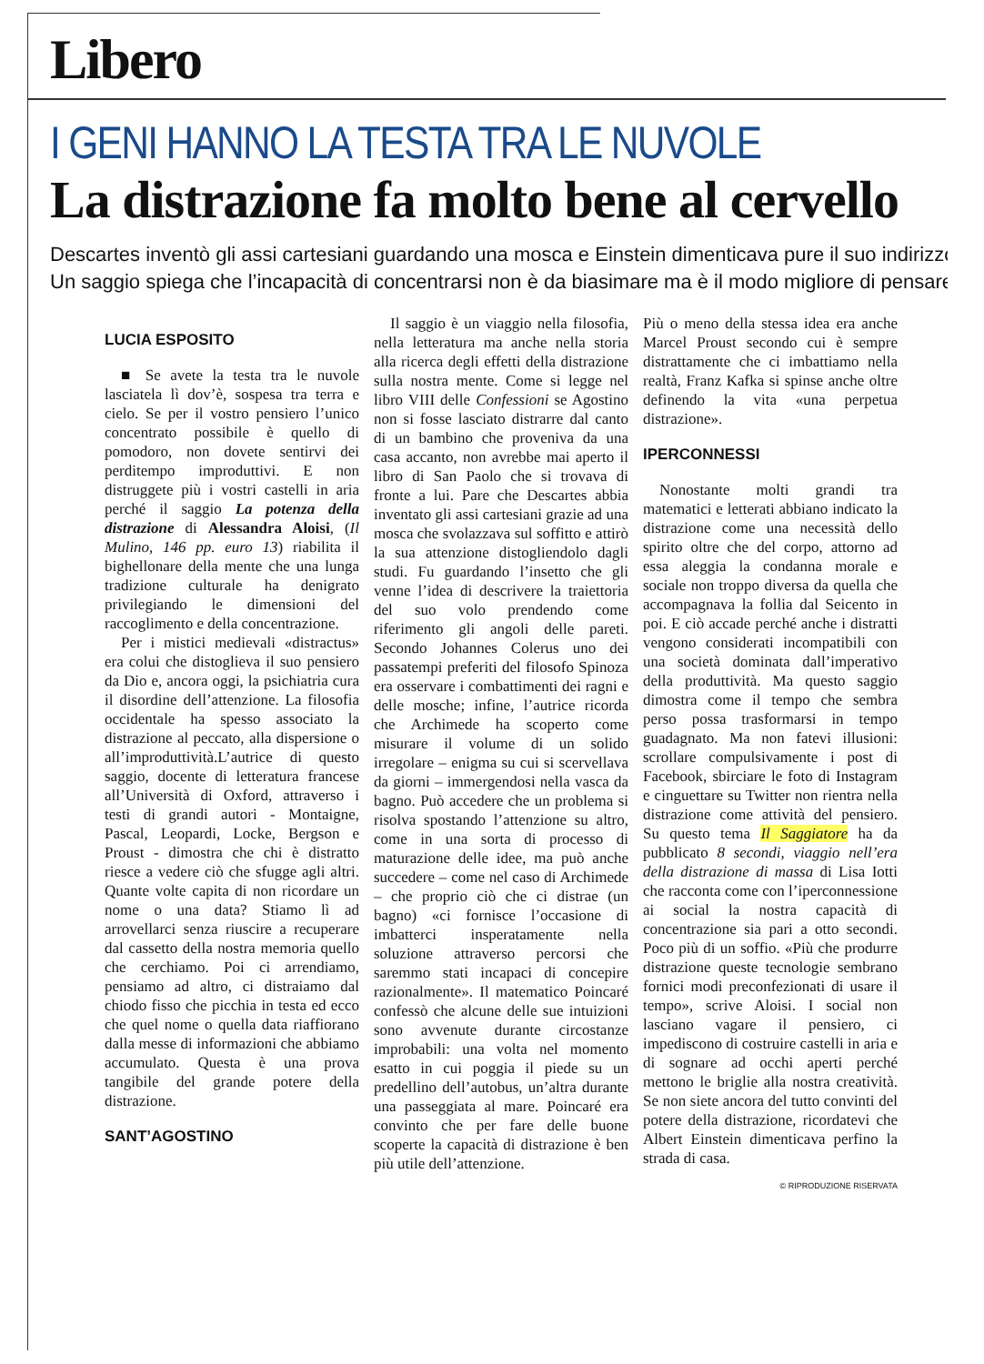Libero
I GENI HANNO LA TESTA TRA LE NUVOLE
La distrazione fa molto bene al cervello
Descartes inventò gli assi cartesiani guardando una mosca e Einstein dimenticava pure il suo indirizzo
Un saggio spiega che l’incapacità di concentrarsi non è da biasimare ma è il modo migliore di pensare
LUCIA ESPOSITO
■ Se avete la testa tra le nuvole lasciatela lì dov’è, sospesa tra terra e cielo. Se per il vostro pensiero l’unico concentrato possibile è quello di pomodoro, non dovete sentirvi dei perditempo improduttivi. E non distruggete più i vostri castelli in aria perché il saggio La potenza della distrazione di Alessandra Aloisi, (Il Mulino, 146 pp. euro 13) riabilita il bighellonare della mente che una lunga tradizione culturale ha denigrato privilegiando le dimensioni del raccoglimento e della concentrazione.
Per i mistici medievali «distractus» era colui che distoglieva il suo pensiero da Dio e, ancora oggi, la psichiatria cura il disordine dell’attenzione. La filosofia occidentale ha spesso associato la distrazione al peccato, alla dispersione o all’improduttività.L’autrice di questo saggio, docente di letteratura francese all’Università di Oxford, attraverso i testi di grandi autori - Montaigne, Pascal, Leopardi, Locke, Bergson e Proust - dimostra che chi è distratto riesce a vedere ciò che sfugge agli altri. Quante volte capita di non ricordare un nome o una data? Stiamo lì ad arrovellarci senza riuscire a recuperare dal cassetto della nostra memoria quello che cerchiamo. Poi ci arrendiamo, pensiamo ad altro, ci distraiamo dal chiodo fisso che picchia in testa ed ecco che quel nome o quella data riaffiorano dalla messe di informazioni che abbiamo accumulato. Questa è una prova tangibile del grande potere della distrazione.
SANT’AGOSTINO
Il saggio è un viaggio nella filosofia, nella letteratura ma anche nella storia alla ricerca degli effetti della distrazione sulla nostra mente. Come si legge nel libro VIII delle Confessioni se Agostino non si fosse lasciato distrarre dal canto di un bambino che proveniva da una casa accanto, non avrebbe mai aperto il libro di San Paolo che si trovava di fronte a lui. Pare che Descartes abbia inventato gli assi cartesiani grazie ad una mosca che svolazzava sul soffitto e attirò la sua attenzione distogliendolo dagli studi. Fu guardando l’insetto che gli venne l’idea di descrivere la traiettoria del suo volo prendendo come riferimento gli angoli delle pareti. Secondo Johannes Colerus uno dei passatempi preferiti del filosofo Spinoza era osservare i combattimenti dei ragni e delle mosche; infine, l’autrice ricorda che Archimede ha scoperto come misurare il volume di un solido irregolare – enigma su cui si scervellava da giorni – immergendosi nella vasca da bagno. Può accedere che un problema si risolva spostando l’attenzione su altro, come in una sorta di processo di maturazione delle idee, ma può anche succedere – come nel caso di Archimede – che proprio ciò che ci distrae (un bagno) «ci fornisce l’occasione di imbatterci inspe­ratamente nella soluzione attraverso percorsi che saremmo stati incapaci di concepire razionalmente». Il matematico Poincaré confessò che alcune delle sue intuizioni sono avvenute durante circostanze improbabili: una volta nel momento esatto in cui poggia il piede su un predellino dell’autobus, un’altra durante una passeggiata al mare. Poincaré era convinto che per fare delle buone scoperte la capacità di distrazione è ben più utile dell’attenzione.
Più o meno della stessa idea era anche Marcel Proust secondo cui è sempre distrattamente che ci imbattiamo nella realtà, Franz Kafka si spinse anche oltre definendo la vita «una perpetua distrazione».
IPERCONNESSI
Nonostante molti grandi tra matematici e letterati abbiano indicato la distrazione come una necessità dello spirito oltre che del corpo, attorno ad essa aleggia la condanna morale e sociale non troppo diversa da quella che accompagnava la follia dal Seicento in poi. E ciò accade perché anche i distratti vengono considerati incompatibili con una società dominata dall’imperativo della produttività. Ma questo saggio dimostra come il tempo che sembra perso possa trasformarsi in tempo guadagnato. Ma non fatevi illusioni: scrollare compulsivamente i post di Facebook, sbirciare le foto di Instagram e cinguettare su Twitter non rientra nella distrazione come attività del pensiero. Su questo tema Il Saggiatore ha da pubblicato 8 secondi, viaggio nell’era della distrazione di massa di Lisa Iotti che racconta come con l’iperconnessione ai social la nostra capacità di concentrazione sia pari a otto secondi. Poco più di un soffio. «Più che produrre distrazione queste tecnologie sembrano fornici modi preconfezionati di usare il tempo», scrive Aloisi. I social non lasciano vagare il pensiero, ci impediscono di costruire castelli in aria e di sognare ad occhi aperti perché mettono le briglie alla nostra creatività. Se non siete ancora del tutto convinti del potere della distrazione, ricordatevi che Albert Einstein dimenticava perfino la strada di casa.
© RIPRODUZIONE RISERVATA